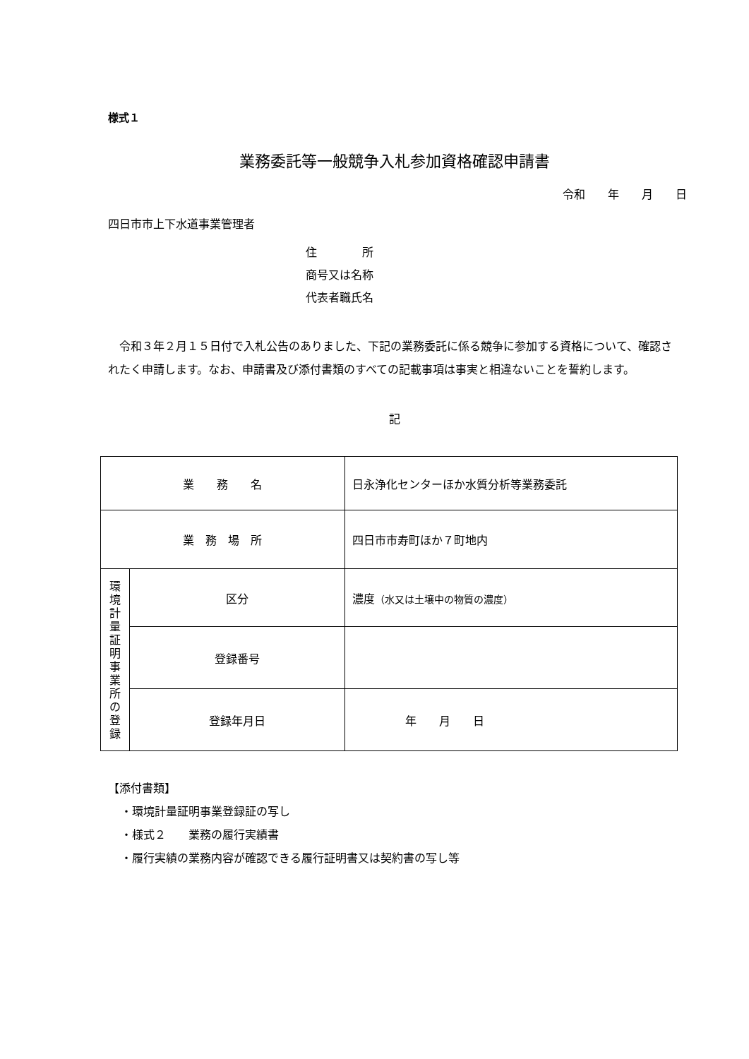様式１
業務委託等一般競争入札参加資格確認申請書
令和　　年　　月　　日
四日市市上下水道事業管理者
住　　　　所
商号又は名称
代表者職氏名
令和３年２月１５日付で入札公告のありました、下記の業務委託に係る競争に参加する資格について、確認されたく申請します。なお、申請書及び添付書類のすべての記載事項は事実と相違ないことを誓約します。
記
| 業 務 名 | | 日永浄化センターほか水質分析等業務委託 |
| 業 務 場 所 | | 四日市市寿町ほか７町地内 |
| 環 境 計 量 証 明 事 業 所 の 登 録 | 区分 | 濃度 （水又は土壌中の物質の濃度） |
| | 登録番号 | |
| | 登録年月日 | 年 月 日 |
【添付書類】
・環境計量証明事業登録証の写し
・様式２　　業務の履行実績書
・履行実績の業務内容が確認できる履行証明書又は契約書の写し等